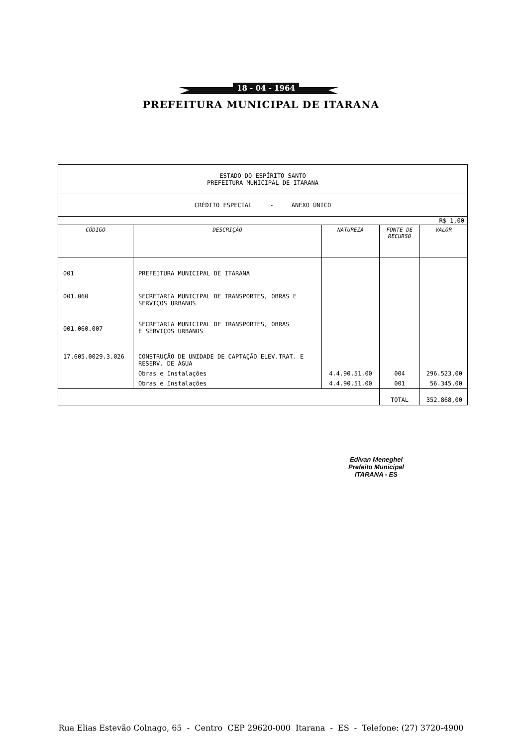18 - 04 - 1964
PREFEITURA MUNICIPAL DE ITARANA
| ESTADO DO ESPÍRITO SANTO PREFEITURA MUNICIPAL DE ITARANA | | | | |
| CRÉDITO ESPECIAL - ANEXO ÚNICO | | | | |
| R$ 1,00 | | | | |
| CÓDIGO | DESCRIÇÃO | NATUREZA | FONTE DE RECURSO | VALOR |
| 001 | PREFEITURA MUNICIPAL DE ITARANA | | | |
| 001.060 | SECRETARIA MUNICIPAL DE TRANSPORTES, OBRAS E SERVIÇOS URBANOS | | | |
| 001.060.007 | SECRETARIA MUNICIPAL DE TRANSPORTES, OBRAS E SERVIÇOS URBANOS | | | |
| 17.605.0029.3.026 | CONSTRUÇÃO DE UNIDADE DE CAPTAÇÃO ELEV.TRAT. E RESERV. DE ÁGUA | | | |
| | Obras e Instalações | 4.4.90.51.00 | 004 | 296.523,00 |
| | Obras e Instalações | 4.4.90.51.00 | 001 | 56.345,00 |
| | | | TOTAL | 352.868,00 |
Edivan Meneghel
Prefeito Municipal
ITARANA - ES
Rua Elias Estevão Colnago, 65 - Centro CEP 29620-000 Itarana - ES - Telefone: (27) 3720-4900